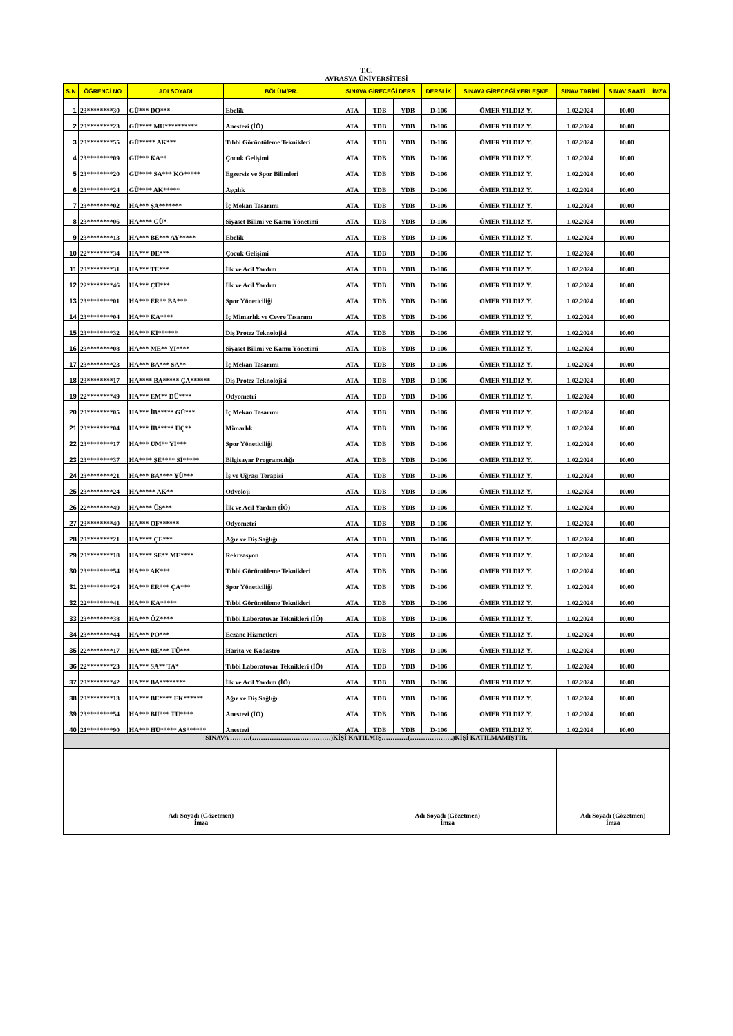T.C.
AVRASYA ÜNİVERSİTESİ
| S.N | ÖĞRENCİ NO | ADI SOYADI | BÖLÜM/PR. | SINAVA GİRECEĞİ DERS | | | DERSLİK | SINAVA GİRECEĞİ YERLEŞKE | SINAV TARİHİ | SINAV SAATİ | İMZA |
| --- | --- | --- | --- | --- | --- | --- | --- | --- | --- | --- | --- |
| 1 | 23********30 | GÜ*** DO*** | Ebelik | ATA | TDB | YDB | D-106 | ÖMER YILDIZ Y. | 1.02.2024 | 10.00 | |
| 2 | 23********23 | GÜ**** MU********** | Anestezi (İÖ) | ATA | TDB | YDB | D-106 | ÖMER YILDIZ Y. | 1.02.2024 | 10.00 | |
| 3 | 23********55 | GÜ***** AK*** | Tıbbi Görüntüleme Teknikleri | ATA | TDB | YDB | D-106 | ÖMER YILDIZ Y. | 1.02.2024 | 10.00 | |
| 4 | 23********09 | GÜ*** KA** | Çocuk Gelişimi | ATA | TDB | YDB | D-106 | ÖMER YILDIZ Y. | 1.02.2024 | 10.00 | |
| 5 | 23********20 | GÜ**** SA*** KO***** | Egzersiz ve Spor Bilimleri | ATA | TDB | YDB | D-106 | ÖMER YILDIZ Y. | 1.02.2024 | 10.00 | |
| 6 | 23********24 | GÜ**** AK***** | Aşçılık | ATA | TDB | YDB | D-106 | ÖMER YILDIZ Y. | 1.02.2024 | 10.00 | |
| 7 | 23********02 | HA*** ŞA******* | İç Mekan Tasarımı | ATA | TDB | YDB | D-106 | ÖMER YILDIZ Y. | 1.02.2024 | 10.00 | |
| 8 | 23********06 | HA**** GÜ* | Siyaset Bilimi ve Kamu Yönetimi | ATA | TDB | YDB | D-106 | ÖMER YILDIZ Y. | 1.02.2024 | 10.00 | |
| 9 | 23********13 | HA*** BE*** AY***** | Ebelik | ATA | TDB | YDB | D-106 | ÖMER YILDIZ Y. | 1.02.2024 | 10.00 | |
| 10 | 22********34 | HA*** DE*** | Çocuk Gelişimi | ATA | TDB | YDB | D-106 | ÖMER YILDIZ Y. | 1.02.2024 | 10.00 | |
| 11 | 23********31 | HA*** TE*** | İlk ve Acil Yardım | ATA | TDB | YDB | D-106 | ÖMER YILDIZ Y. | 1.02.2024 | 10.00 | |
| 12 | 22********46 | HA*** ÇÜ*** | İlk ve Acil Yardım | ATA | TDB | YDB | D-106 | ÖMER YILDIZ Y. | 1.02.2024 | 10.00 | |
| 13 | 23********01 | HA*** ER** BA*** | Spor Yöneticiliği | ATA | TDB | YDB | D-106 | ÖMER YILDIZ Y. | 1.02.2024 | 10.00 | |
| 14 | 23********04 | HA*** KA**** | İç Mimarlık ve Çevre Tasarımı | ATA | TDB | YDB | D-106 | ÖMER YILDIZ Y. | 1.02.2024 | 10.00 | |
| 15 | 23********32 | HA*** KI****** | Diş Protez Teknolojisi | ATA | TDB | YDB | D-106 | ÖMER YILDIZ Y. | 1.02.2024 | 10.00 | |
| 16 | 23********08 | HA*** ME** YI**** | Siyaset Bilimi ve Kamu Yönetimi | ATA | TDB | YDB | D-106 | ÖMER YILDIZ Y. | 1.02.2024 | 10.00 | |
| 17 | 23********23 | HA*** BA*** SA** | İç Mekan Tasarımı | ATA | TDB | YDB | D-106 | ÖMER YILDIZ Y. | 1.02.2024 | 10.00 | |
| 18 | 23********17 | HA**** BA***** ÇA****** | Diş Protez Teknolojisi | ATA | TDB | YDB | D-106 | ÖMER YILDIZ Y. | 1.02.2024 | 10.00 | |
| 19 | 22********49 | HA*** EM** DÜ**** | Odyometri | ATA | TDB | YDB | D-106 | ÖMER YILDIZ Y. | 1.02.2024 | 10.00 | |
| 20 | 23********05 | HA*** İB***** GÜ*** | İç Mekan Tasarımı | ATA | TDB | YDB | D-106 | ÖMER YILDIZ Y. | 1.02.2024 | 10.00 | |
| 21 | 23********04 | HA*** İB***** UÇ** | Mimarlık | ATA | TDB | YDB | D-106 | ÖMER YILDIZ Y. | 1.02.2024 | 10.00 | |
| 22 | 23********17 | HA*** UM** Yİ*** | Spor Yöneticiliği | ATA | TDB | YDB | D-106 | ÖMER YILDIZ Y. | 1.02.2024 | 10.00 | |
| 23 | 23********37 | HA**** ŞE**** Sİ***** | Bilgisayar Programcılığı | ATA | TDB | YDB | D-106 | ÖMER YILDIZ Y. | 1.02.2024 | 10.00 | |
| 24 | 23********21 | HA*** BA**** YÜ*** | İş ve Uğraşı Terapisi | ATA | TDB | YDB | D-106 | ÖMER YILDIZ Y. | 1.02.2024 | 10.00 | |
| 25 | 23********24 | HA***** AK** | Odyoloji | ATA | TDB | YDB | D-106 | ÖMER YILDIZ Y. | 1.02.2024 | 10.00 | |
| 26 | 22********49 | HA**** ÜS*** | İlk ve Acil Yardım (İÖ) | ATA | TDB | YDB | D-106 | ÖMER YILDIZ Y. | 1.02.2024 | 10.00 | |
| 27 | 23********40 | HA*** OF****** | Odyometri | ATA | TDB | YDB | D-106 | ÖMER YILDIZ Y. | 1.02.2024 | 10.00 | |
| 28 | 23********21 | HA**** ÇE*** | Ağız ve Diş Sağlığı | ATA | TDB | YDB | D-106 | ÖMER YILDIZ Y. | 1.02.2024 | 10.00 | |
| 29 | 23********18 | HA**** SE** ME**** | Rekreasyon | ATA | TDB | YDB | D-106 | ÖMER YILDIZ Y. | 1.02.2024 | 10.00 | |
| 30 | 23********54 | HA*** AK*** | Tıbbi Görüntüleme Teknikleri | ATA | TDB | YDB | D-106 | ÖMER YILDIZ Y. | 1.02.2024 | 10.00 | |
| 31 | 23********24 | HA*** ER*** ÇA*** | Spor Yöneticiliği | ATA | TDB | YDB | D-106 | ÖMER YILDIZ Y. | 1.02.2024 | 10.00 | |
| 32 | 22********41 | HA*** KA***** | Tıbbi Görüntüleme Teknikleri | ATA | TDB | YDB | D-106 | ÖMER YILDIZ Y. | 1.02.2024 | 10.00 | |
| 33 | 23********38 | HA*** ÖZ**** | Tıbbi Laboratuvar Teknikleri (İÖ) | ATA | TDB | YDB | D-106 | ÖMER YILDIZ Y. | 1.02.2024 | 10.00 | |
| 34 | 23********44 | HA*** PO*** | Eczane Hizmetleri | ATA | TDB | YDB | D-106 | ÖMER YILDIZ Y. | 1.02.2024 | 10.00 | |
| 35 | 22********17 | HA*** RE*** TÜ*** | Harita ve Kadastro | ATA | TDB | YDB | D-106 | ÖMER YILDIZ Y. | 1.02.2024 | 10.00 | |
| 36 | 22********23 | HA*** SA** TA* | Tıbbi Laboratuvar Teknikleri (İÖ) | ATA | TDB | YDB | D-106 | ÖMER YILDIZ Y. | 1.02.2024 | 10.00 | |
| 37 | 23********42 | HA*** BA******** | İlk ve Acil Yardım (İÖ) | ATA | TDB | YDB | D-106 | ÖMER YILDIZ Y. | 1.02.2024 | 10.00 | |
| 38 | 23********13 | HA*** BE**** EK****** | Ağız ve Diş Sağlığı | ATA | TDB | YDB | D-106 | ÖMER YILDIZ Y. | 1.02.2024 | 10.00 | |
| 39 | 23********54 | HA*** BU*** TU**** | Anestezi (İÖ) | ATA | TDB | YDB | D-106 | ÖMER YILDIZ Y. | 1.02.2024 | 10.00 | |
| 40 | 21********90 | HA*** HÜ***** AS****** | Anestezi | ATA | TDB | YDB | D-106 | ÖMER YILDIZ Y. | 1.02.2024 | 10.00 | |
| SINAVA ………(………………………………)KİŞİ KATILMIŞ…………(………………..)KİŞİ KATILMAMIŞTIR. | | | | | | | | | | | |
| Adı Soyadı (Gözetmen) İmza | | | | Adı Soyadı (Gözetmen) İmza | | | | | Adı Soyadı (Gözetmen) İmza | | |